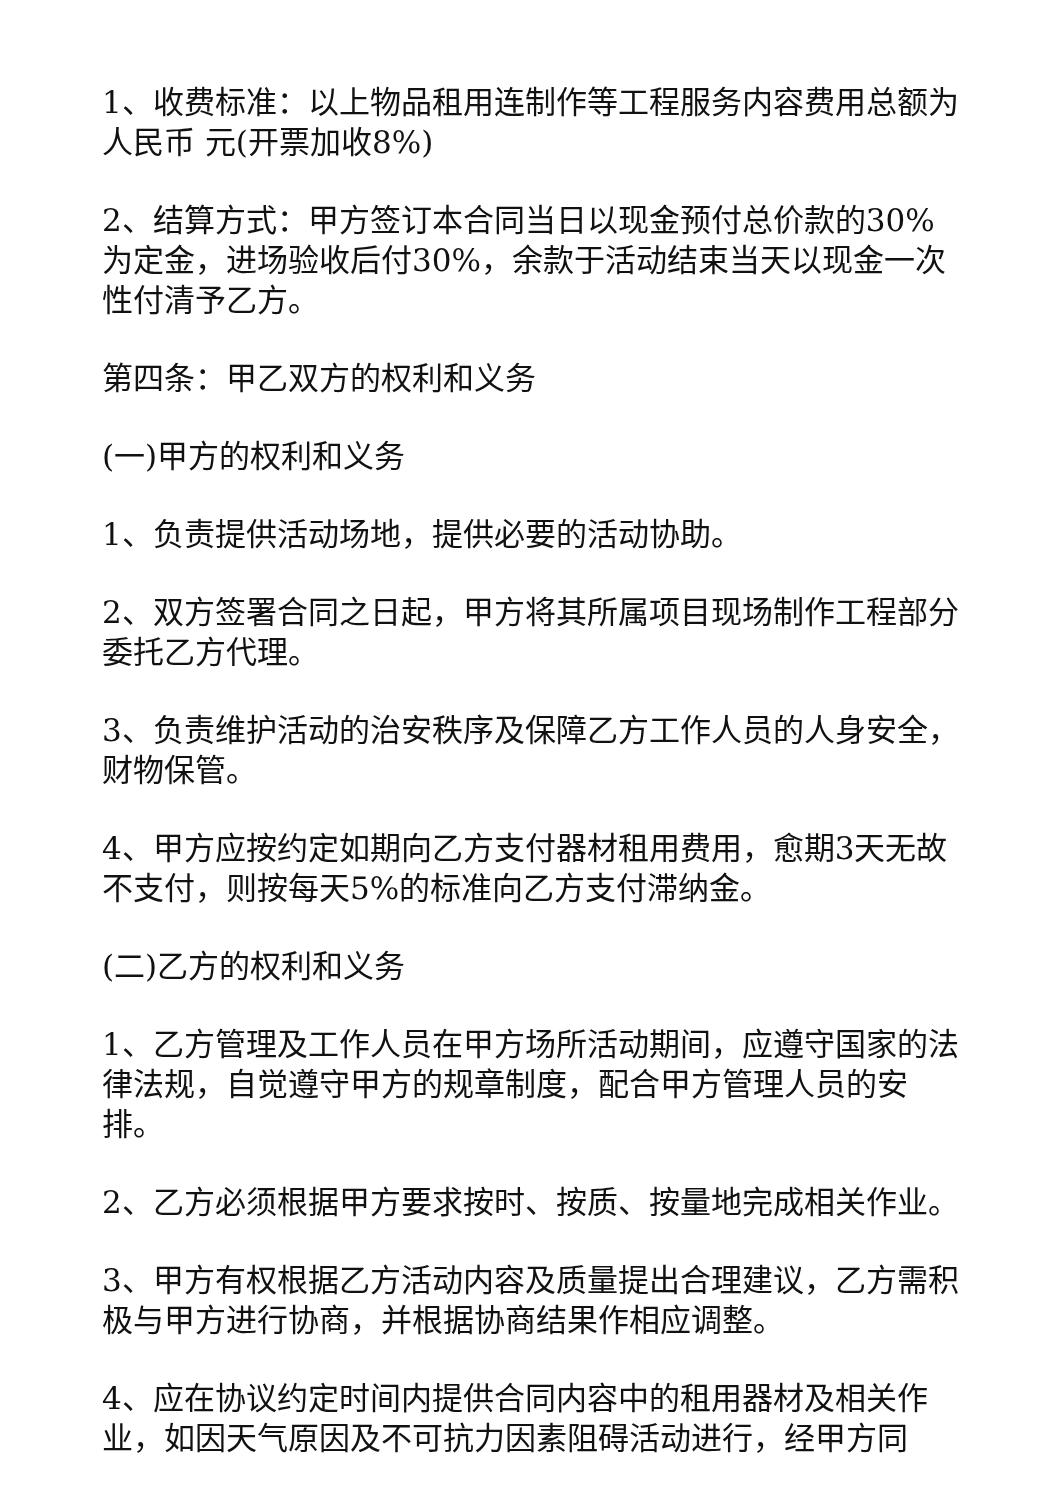1、收费标准：以上物品租用连制作等工程服务内容费用总额为人民币 元(开票加收8%)
2、结算方式：甲方签订本合同当日以现金预付总价款的30%为定金，进场验收后付30%，余款于活动结束当天以现金一次性付清予乙方。
第四条：甲乙双方的权利和义务
(一)甲方的权利和义务
1、负责提供活动场地，提供必要的活动协助。
2、双方签署合同之日起，甲方将其所属项目现场制作工程部分委托乙方代理。
3、负责维护活动的治安秩序及保障乙方工作人员的人身安全，财物保管。
4、甲方应按约定如期向乙方支付器材租用费用，愈期3天无故不支付，则按每天5%的标准向乙方支付滞纳金。
(二)乙方的权利和义务
1、乙方管理及工作人员在甲方场所活动期间，应遵守国家的法律法规，自觉遵守甲方的规章制度，配合甲方管理人员的安排。
2、乙方必须根据甲方要求按时、按质、按量地完成相关作业。
3、甲方有权根据乙方活动内容及质量提出合理建议，乙方需积极与甲方进行协商，并根据协商结果作相应调整。
4、应在协议约定时间内提供合同内容中的租用器材及相关作业，如因天气原因及不可抗力因素阻碍活动进行，经甲方同